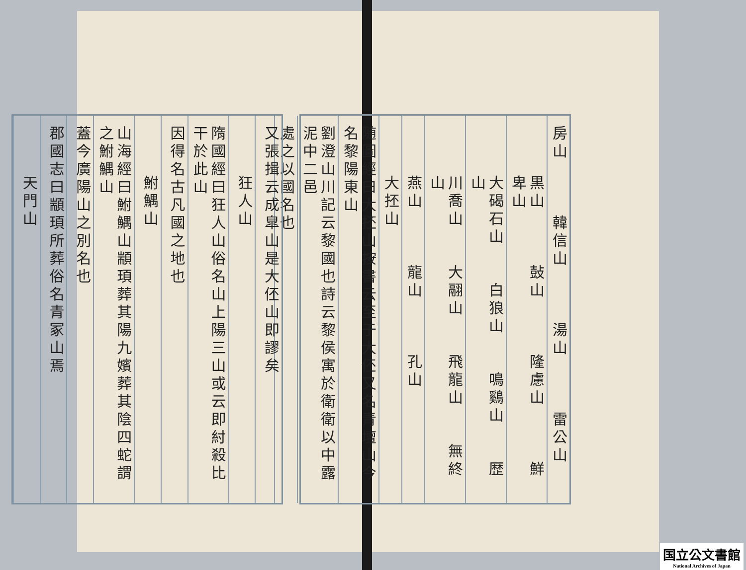房山　　　韓信山　　　湯山　　　雷公山
黒山　　　鼔山　　　隆慮山　　　鮮卑山
大碣石山　　白狼山　　鳴鷄山　　歴山
川喬山　　大翮山　　飛龍山　　無終山
燕山　　　龍山　　　孔山
大抷山
随圖經曰大抷山按書云至于大伾又名青壇山今名黎陽東山
劉澄山川記云黎國也詩云黎侯寓於衛衛以中露泥中二邑
處之以國名也
又張揖云成皐山是大伾山即謬矣
狂人山
隋國經曰狂人山俗名山上陽三山或云即紂殺比干於此山
因得名古凡國之地也
鮒鰅山
山海經曰鮒鰅山顓頊葬其陽九嬪葬其陰四蛇謂之鮒鰅山
蓋今廣陽山之別名也
郡國志曰顓頊所葬俗名青冢山焉
天門山
国立公文書館
National Archives of Japan